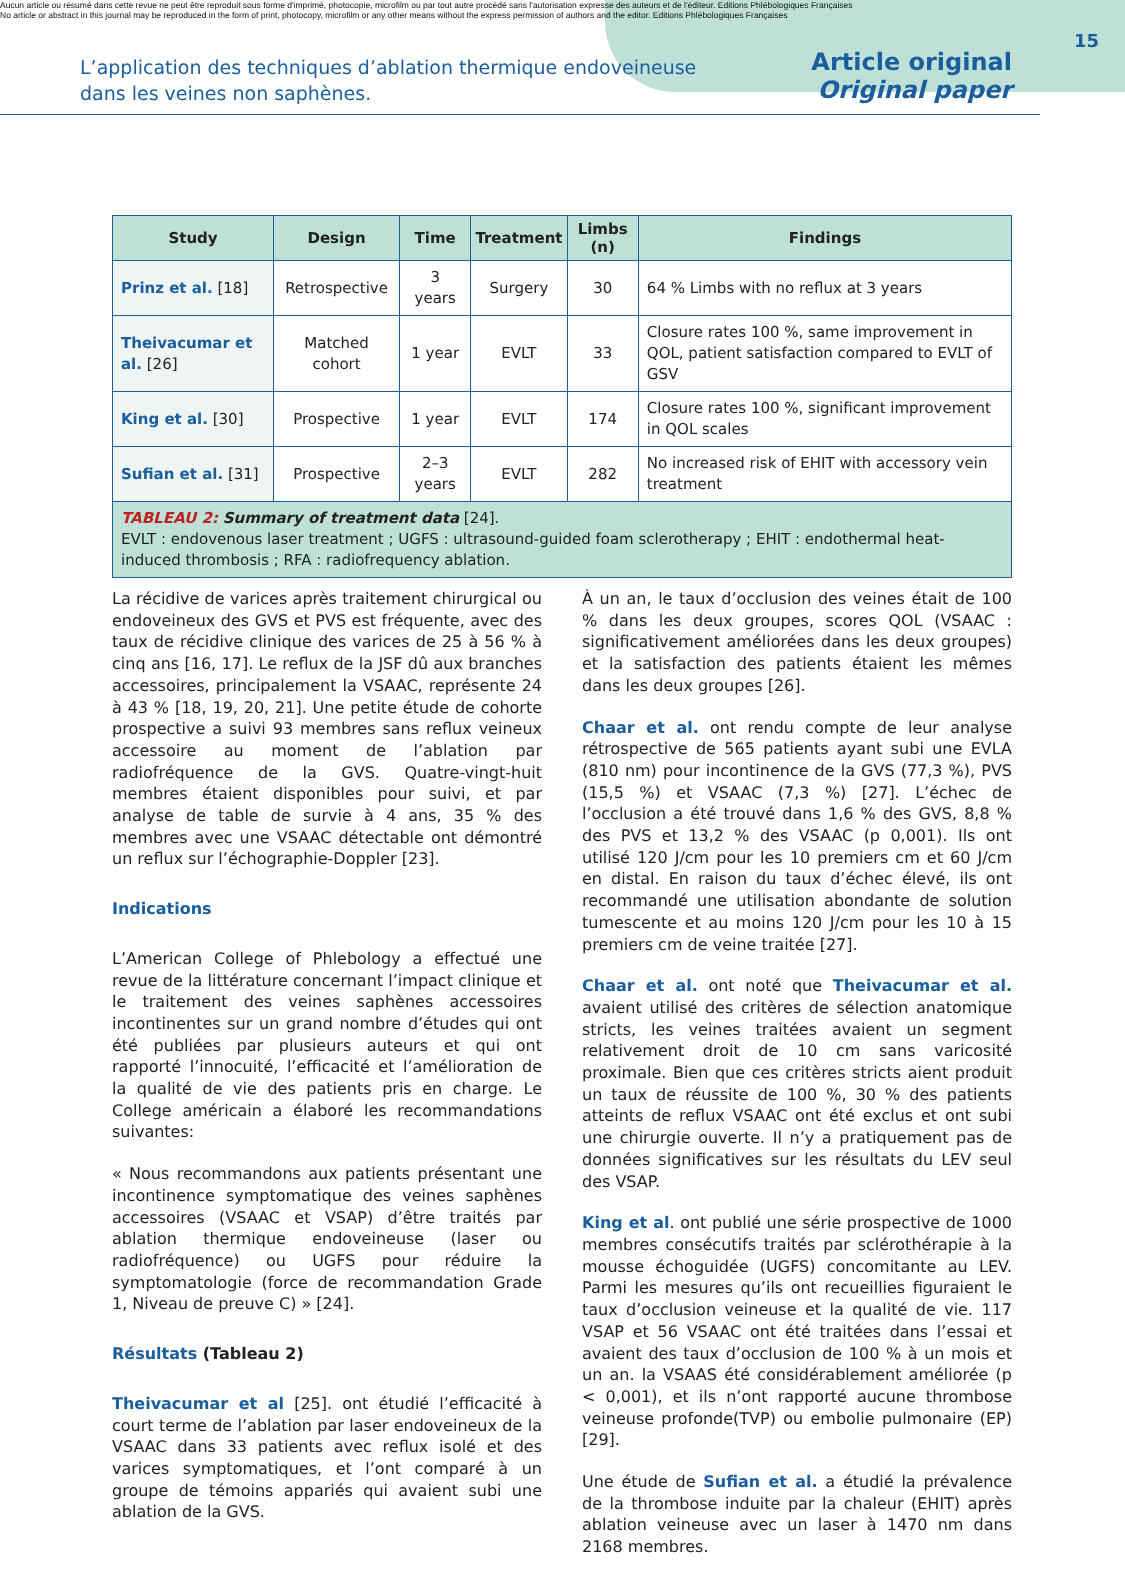Aucun article ou résumé dans cette revue ne peut être reproduit sous forme d'imprimé, photocopie, microfilm ou par tout autre procédé sans l'autorisation expresse des auteurs et de l'éditeur. Editions Phlébologiques Françaises
No article or abstract in this journal may be reproduced in the form of print, photocopy, microfilm or any other means without the express permission of authors and the editor. Editions Phlébologiques Françaises
15
L’application des techniques d’ablation thermique endoveineuse
dans les veines non saphènes.
Article original
Original paper
| Study | Design | Time | Treatment | Limbs (n) | Findings |
| --- | --- | --- | --- | --- | --- |
| Prinz et al. [18] | Retrospective | 3 years | Surgery | 30 | 64 % Limbs with no reflux at 3 years |
| Theivacumar et al. [26] | Matched cohort | 1 year | EVLT | 33 | Closure rates 100 %, same improvement in QOL, patient satisfaction compared to EVLT of GSV |
| King et al. [30] | Prospective | 1 year | EVLT | 174 | Closure rates 100 %, significant improvement in QOL scales |
| Sufian et al. [31] | Prospective | 2–3 years | EVLT | 282 | No increased risk of EHIT with accessory vein treatment |
| TABLEAU 2: Summary of treatment data [24]. EVLT : endovenous laser treatment ; UGFS : ultrasound-guided foam sclerotherapy ; EHIT : endothermal heat-induced thrombosis ; RFA : radiofrequency ablation. | | | | | |
La récidive de varices après traitement chirurgical ou endoveineux des GVS et PVS est fréquente, avec des taux de récidive clinique des varices de 25 à 56 % à cinq ans [16, 17]. Le reflux de la JSF dû aux branches accessoires, principalement la VSAAC, représente 24 à 43 % [18, 19, 20, 21]. Une petite étude de cohorte prospective a suivi 93 membres sans reflux veineux accessoire au moment de l’ablation par radiofréquence de la GVS. Quatre-vingt-huit membres étaient disponibles pour suivi, et par analyse de table de survie à 4 ans, 35 % des membres avec une VSAAC détectable ont démontré un reflux sur l’échographie-Doppler [23].
Indications
L’American College of Phlebology a effectué une revue de la littérature concernant l’impact clinique et le traitement des veines saphènes accessoires incontinentes sur un grand nombre d’études qui ont été publiées par plusieurs auteurs et qui ont rapporté l’innocuité, l’efficacité et l’amélioration de la qualité de vie des patients pris en charge. Le College américain a élaboré les recommandations suivantes:
« Nous recommandons aux patients présentant une incontinence symptomatique des veines saphènes accessoires (VSAAC et VSAP) d’être traités par ablation thermique endoveineuse (laser ou radiofréquence) ou UGFS pour réduire la symptomatologie (force de recommandation Grade 1, Niveau de preuve C) » [24].
Résultats (Tableau 2)
Theivacumar et al [25]. ont étudié l’efficacité à court terme de l’ablation par laser endoveineux de la VSAAC dans 33 patients avec reflux isolé et des varices symptomatiques, et l’ont comparé à un groupe de témoins appariés qui avaient subi une ablation de la GVS.
À un an, le taux d’occlusion des veines était de 100 % dans les deux groupes, scores QOL (VSAAC : significativement améliorées dans les deux groupes) et la satisfaction des patients étaient les mêmes dans les deux groupes [26].
Chaar et al. ont rendu compte de leur analyse rétrospective de 565 patients ayant subi une EVLA (810 nm) pour incontinence de la GVS (77,3 %), PVS (15,5 %) et VSAAC (7,3 %) [27]. L’échec de l’occlusion a été trouvé dans 1,6 % des GVS, 8,8 % des PVS et 13,2 % des VSAAC (p 0,001). Ils ont utilisé 120 J/cm pour les 10 premiers cm et 60 J/cm en distal. En raison du taux d’échec élevé, ils ont recommandé une utilisation abondante de solution tumescente et au moins 120 J/cm pour les 10 à 15 premiers cm de veine traitée [27].
Chaar et al. ont noté que Theivacumar et al. avaient utilisé des critères de sélection anatomique stricts, les veines traitées avaient un segment relativement droit de 10 cm sans varicosité proximale. Bien que ces critères stricts aient produit un taux de réussite de 100 %, 30 % des patients atteints de reflux VSAAC ont été exclus et ont subi une chirurgie ouverte. Il n’y a pratiquement pas de données significatives sur les résultats du LEV seul des VSAP.
King et al. ont publié une série prospective de 1000 membres consécutifs traités par sclérothérapie à la mousse échoguidée (UGFS) concomitante au LEV. Parmi les mesures qu’ils ont recueillies figuraient le taux d’occlusion veineuse et la qualité de vie. 117 VSAP et 56 VSAAC ont été traitées dans l’essai et avaient des taux d’occlusion de 100 % à un mois et un an. la VSAAS été considérablement améliorée (p < 0,001), et ils n’ont rapporté aucune thrombose veineuse profonde(TVP) ou embolie pulmonaire (EP) [29].
Une étude de Sufian et al. a étudié la prévalence de la thrombose induite par la chaleur (EHIT) après ablation veineuse avec un laser à 1470 nm dans 2168 membres.